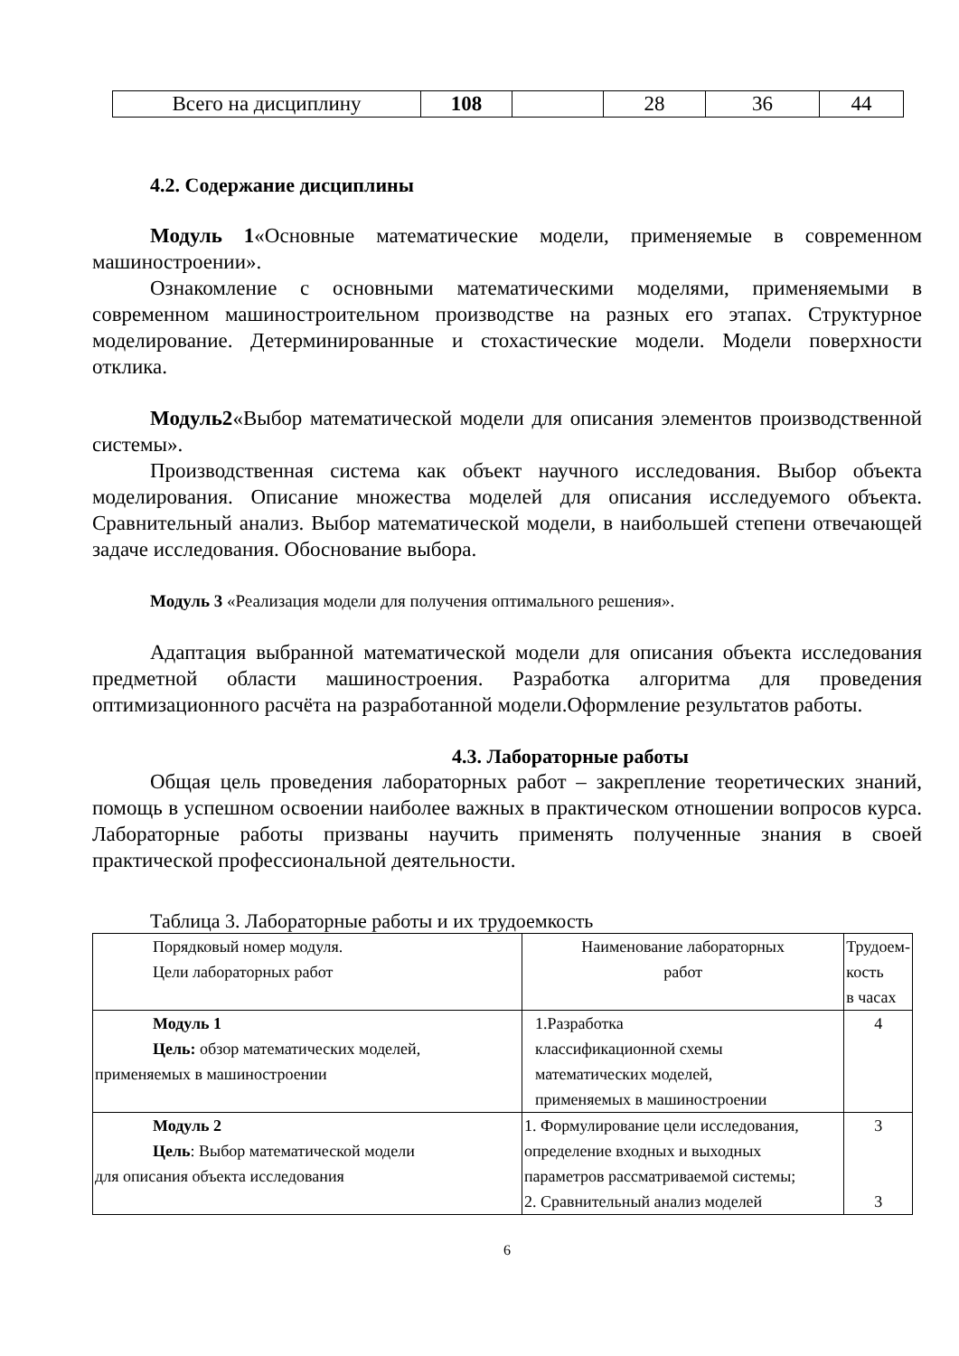| Всего на дисциплину | 108 | | 28 | 36 | 44 |
4.2. Содержание дисциплины
Модуль 1«Основные математические модели, применяемые в современном машиностроении».
Ознакомление с основными математическими моделями, применяемыми в современном машиностроительном производстве на разных его этапах. Структурное моделирование. Детерминированные и стохастические модели. Модели поверхности отклика.
Модуль2«Выбор математической модели для описания элементов производственной системы».
Производственная система как объект научного исследования. Выбор объекта моделирования. Описание множества моделей для описания исследуемого объекта. Сравнительный анализ. Выбор математической модели, в наибольшей степени отвечающей задаче исследования. Обоснование выбора.
Модуль 3 «Реализация модели для получения оптимального решения».
Адаптация выбранной математической модели для описания объекта исследования предметной области машиностроения. Разработка алгоритма для проведения оптимизационного расчёта на разработанной модели.Оформление результатов работы.
4.3. Лабораторные работы
Общая цель проведения лабораторных работ – закрепление теоретических знаний, помощь в успешном освоении наиболее важных в практическом отношении вопросов курса. Лабораторные работы призваны научить применять полученные знания в своей практической профессиональной деятельности.
Таблица 3. Лабораторные работы и их трудоемкость
| Порядковый номер модуля. Цели лабораторных работ | Наименование лабораторных работ | Трудоем- кость в часах |
| Модуль 1 Цель: обзор математических моделей, применяемых в машиностроении | 1.Разработка классификационной схемы математических моделей, применяемых в машиностроении | 4 |
| Модуль 2 Цель : Выбор математической модели для описания объекта исследования | 1. Формулирование цели исследования, определение входных и выходных параметров рассматриваемой системы; 2. Сравнительный анализ моделей | 3 3 |
6